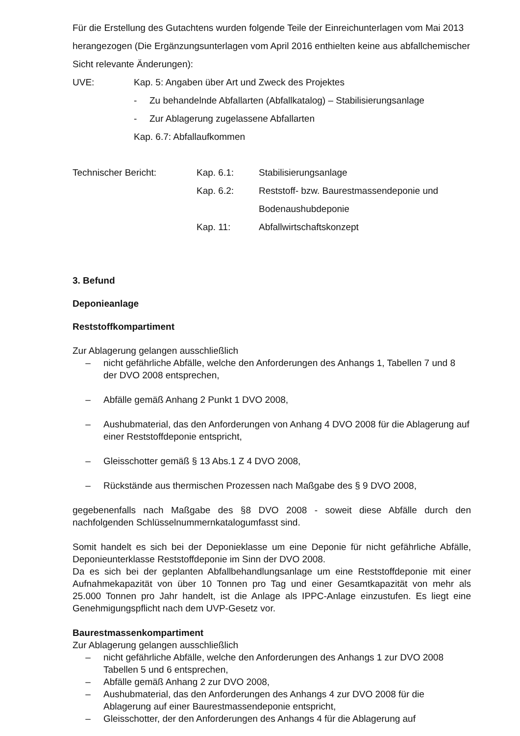Für die Erstellung des Gutachtens wurden folgende Teile der Einreichunterlagen vom Mai 2013 herangezogen (Die Ergänzungsunterlagen vom April 2016 enthielten keine aus abfallchemischer Sicht relevante Änderungen):
UVE: Kap. 5: Angaben über Art und Zweck des Projektes
- Zu behandelnde Abfallarten (Abfallkatalog) – Stabilisierungsanlage
- Zur Ablagerung zugelassene Abfallarten
Kap. 6.7: Abfallaufkommen
Technischer Bericht: Kap. 6.1: Stabilisierungsanlage
Kap. 6.2: Reststoff- bzw. Baurestmassendeponie und
Bodenaushubdeponie
Kap. 11: Abfallwirtschaftskonzept
3. Befund
Deponieanlage
Reststoffkompartiment
Zur Ablagerung gelangen ausschließlich
– nicht gefährliche Abfälle, welche den Anforderungen des Anhangs 1, Tabellen 7 und 8 der DVO 2008 entsprechen,
– Abfälle gemäß Anhang 2 Punkt 1 DVO 2008,
– Aushubmaterial, das den Anforderungen von Anhang 4 DVO 2008 für die Ablagerung auf einer Reststoffdeponie entspricht,
– Gleisschotter gemäß § 13 Abs.1 Z 4 DVO 2008,
– Rückstände aus thermischen Prozessen nach Maßgabe des § 9 DVO 2008,
gegebenenfalls nach Maßgabe des §8 DVO 2008 - soweit diese Abfälle durch den nachfolgenden Schlüsselnummernkatalogumfasst sind.
Somit handelt es sich bei der Deponieklasse um eine Deponie für nicht gefährliche Abfälle, Deponieunterklasse Reststoffdeponie im Sinn der DVO 2008.
Da es sich bei der geplanten Abfallbehandlungsanlage um eine Reststoffdeponie mit einer Aufnahmekapazität von über 10 Tonnen pro Tag und einer Gesamtkapazität von mehr als 25.000 Tonnen pro Jahr handelt, ist die Anlage als IPPC-Anlage einzustufen. Es liegt eine Genehmigungspflicht nach dem UVP-Gesetz vor.
Baurestmassenkompartiment
Zur Ablagerung gelangen ausschließlich
– nicht gefährliche Abfälle, welche den Anforderungen des Anhangs 1 zur DVO 2008 Tabellen 5 und 6 entsprechen,
– Abfälle gemäß Anhang 2 zur DVO 2008,
– Aushubmaterial, das den Anforderungen des Anhangs 4 zur DVO 2008 für die Ablagerung auf einer Baurestmassendeponie entspricht,
– Gleisschotter, der den Anforderungen des Anhangs 4 für die Ablagerung auf